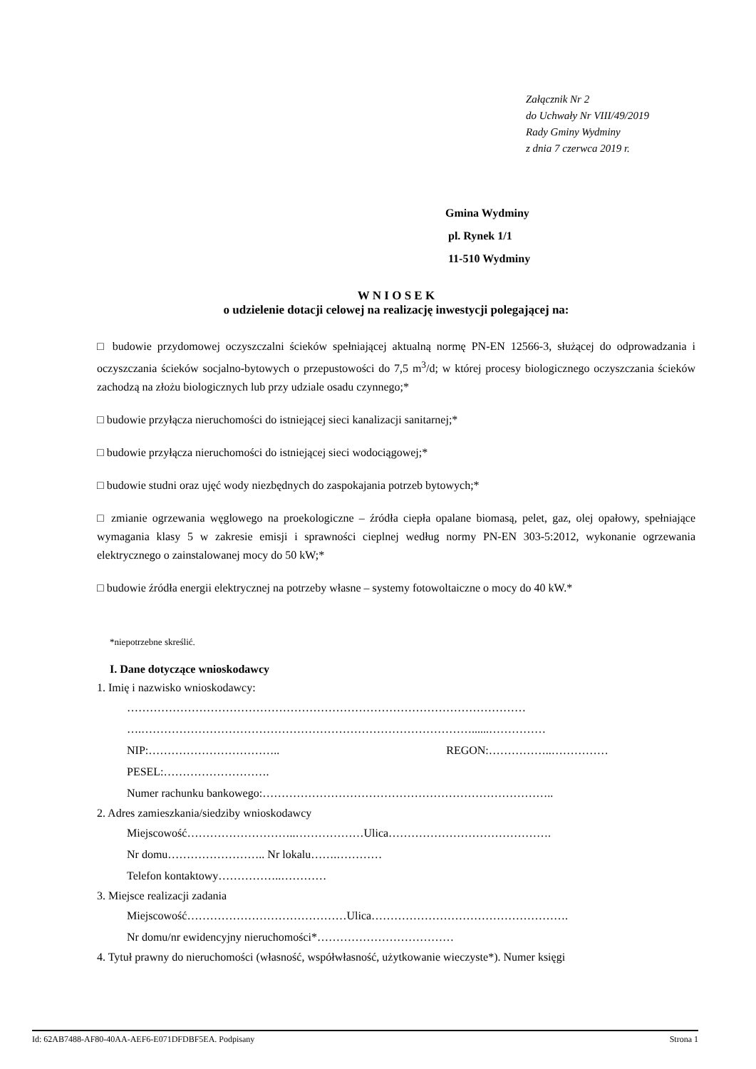Załącznik Nr 2
do Uchwały Nr VIII/49/2019
Rady Gminy Wydminy
z dnia 7 czerwca 2019 r.
Gmina Wydminy
pl. Rynek 1/1
11-510 Wydminy
W N I O S E K
o udzielenie dotacji celowej na realizację inwestycji polegającej na:
□ budowie przydomowej oczyszczalni ścieków spełniającej aktualną normę PN-EN 12566-3, służącej do odprowadzania i oczyszczania ścieków socjalno-bytowych o przepustowości do 7,5 m<sup>3</sup>/d; w której procesy biologicznego oczyszczania ścieków zachodzą na złożu biologicznych lub przy udziale osadu czynnego;*
□ budowie przyłącza nieruchomości do istniejącej sieci kanalizacji sanitarnej;*
□ budowie przyłącza nieruchomości do istniejącej sieci wodociągowej;*
□ budowie studni oraz ujęć wody niezbędnych do zaspokajania potrzeb bytowych;*
□ zmianie ogrzewania węglowego na proekologiczne – źródła ciepła opalane biomasą, pelet, gaz, olej opałowy, spełniające wymagania klasy 5 w zakresie emisji i sprawności cieplnej według normy PN-EN 303-5:2012, wykonanie ogrzewania elektrycznego o zainstalowanej mocy do 50 kW;*
□ budowie źródła energii elektrycznej na potrzeby własne – systemy fotowoltaiczne o mocy do 40 kW.*
*niepotrzebne skreślić.
I. Dane dotyczące wnioskodawcy
1. Imię i nazwisko wnioskodawcy:
……………………………………………………………………………………………
….……………………………………………………………………………......……………
NIP:…………………………….. REGON:……………..……………
PESEL:……………………….
Numer rachunku bankowego:…………………………………………………………………..
2. Adres zamieszkania/siedziby wnioskodawcy
Miejscowość………………………..………………Ulica…………………………………….
Nr domu…………………….. Nr lokalu…….…………
Telefon kontaktowy……………..…………
3. Miejsce realizacji zadania
Miejscowość……………………………………Ulica…………………………………………….
Nr domu/nr ewidencyjny nieruchomości*………………………………
4. Tytuł prawny do nieruchomości (własność, współwłasność, użytkowanie wieczyste*). Numer księgi
Id: 62AB7488-AF80-40AA-AEF6-E071DFDBF5EA. Podpisany Strona 1